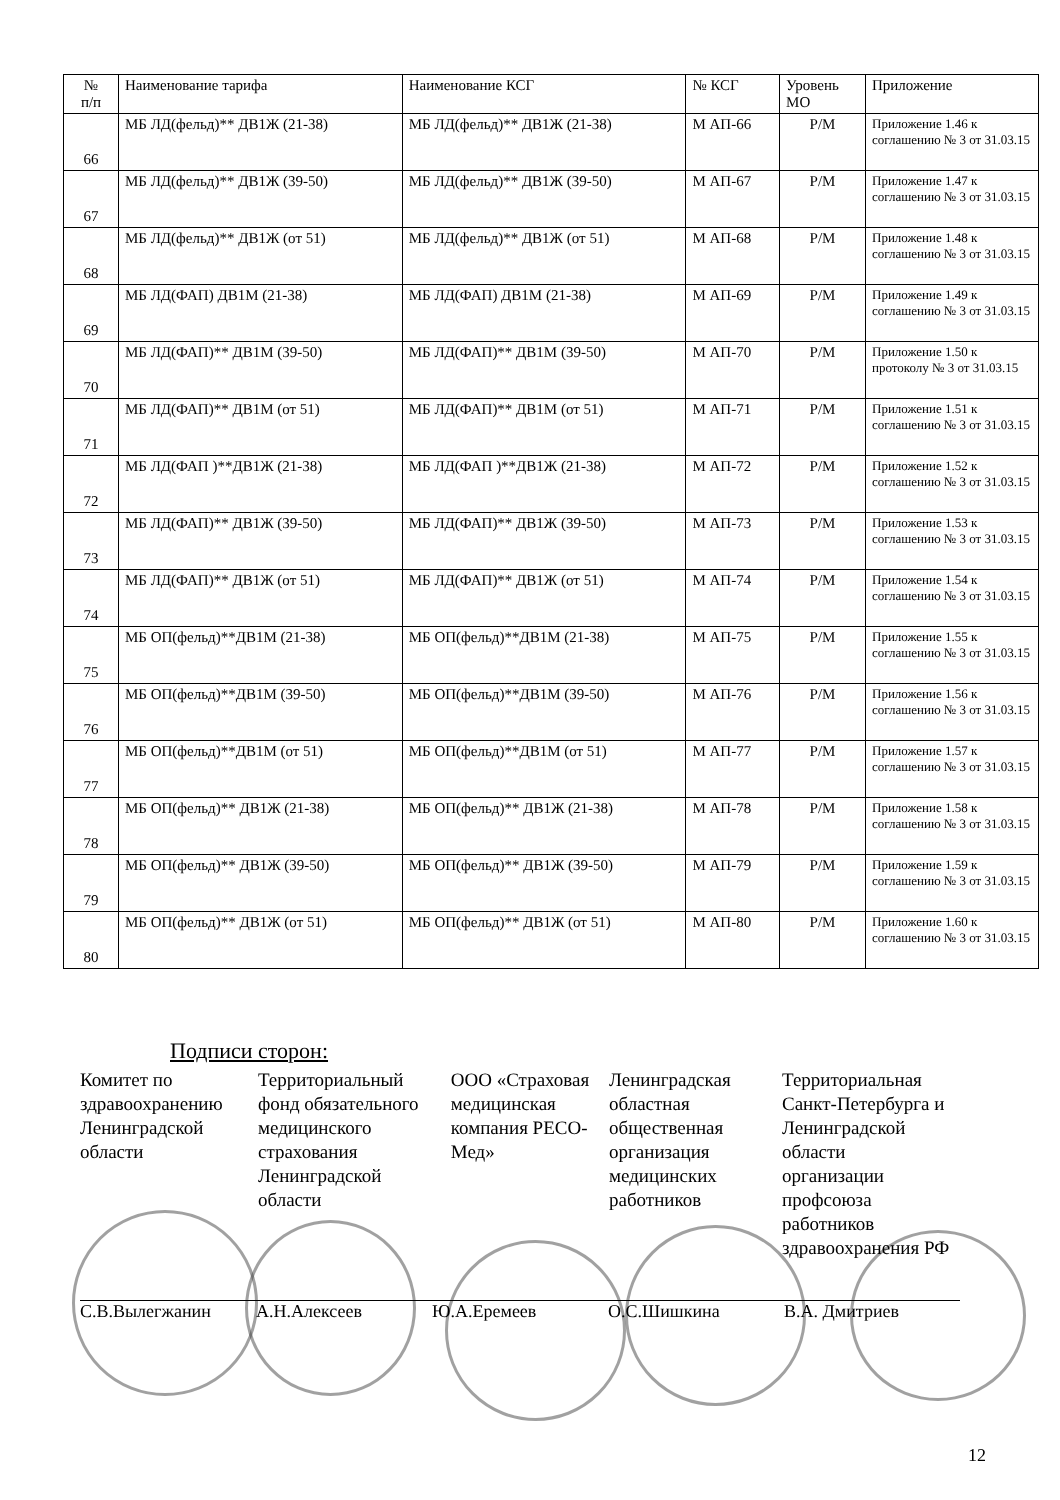| № п/п | Наименование тарифа | Наименование КСГ | № КСГ | Уровень МО | Приложение |
| --- | --- | --- | --- | --- | --- |
| 66 | МБ ЛД(фельд)** ДВ1Ж (21-38) | МБ ЛД(фельд)** ДВ1Ж (21-38) | М АП-66 | Р/М | Приложение 1.46 к соглашению № 3 от 31.03.15 |
| 67 | МБ ЛД(фельд)** ДВ1Ж (39-50) | МБ ЛД(фельд)** ДВ1Ж (39-50) | М АП-67 | Р/М | Приложение 1.47 к соглашению № 3 от 31.03.15 |
| 68 | МБ ЛД(фельд)** ДВ1Ж (от 51) | МБ ЛД(фельд)** ДВ1Ж (от 51) | М АП-68 | Р/М | Приложение 1.48 к соглашению № 3 от 31.03.15 |
| 69 | МБ ЛД(ФАП) ДВ1М (21-38) | МБ ЛД(ФАП) ДВ1М (21-38) | М АП-69 | Р/М | Приложение 1.49 к соглашению № 3 от 31.03.15 |
| 70 | МБ ЛД(ФАП)** ДВ1М (39-50) | МБ ЛД(ФАП)** ДВ1М (39-50) | М АП-70 | Р/М | Приложение 1.50 к протоколу № 3 от 31.03.15 |
| 71 | МБ ЛД(ФАП)** ДВ1М (от 51) | МБ ЛД(ФАП)** ДВ1М (от 51) | М АП-71 | Р/М | Приложение 1.51 к соглашению № 3 от 31.03.15 |
| 72 | МБ ЛД(ФАП )**ДВ1Ж (21-38) | МБ ЛД(ФАП )**ДВ1Ж (21-38) | М АП-72 | Р/М | Приложение 1.52 к соглашению № 3 от 31.03.15 |
| 73 | МБ ЛД(ФАП)** ДВ1Ж (39-50) | МБ ЛД(ФАП)** ДВ1Ж (39-50) | М АП-73 | Р/М | Приложение 1.53 к соглашению № 3 от 31.03.15 |
| 74 | МБ ЛД(ФАП)** ДВ1Ж (от 51) | МБ ЛД(ФАП)** ДВ1Ж (от 51) | М АП-74 | Р/М | Приложение 1.54 к соглашению № 3 от 31.03.15 |
| 75 | МБ ОП(фельд)**ДВ1М (21-38) | МБ ОП(фельд)**ДВ1М (21-38) | М АП-75 | Р/М | Приложение 1.55 к соглашению № 3 от 31.03.15 |
| 76 | МБ ОП(фельд)**ДВ1М (39-50) | МБ ОП(фельд)**ДВ1М (39-50) | М АП-76 | Р/М | Приложение 1.56 к соглашению № 3 от 31.03.15 |
| 77 | МБ ОП(фельд)**ДВ1М (от 51) | МБ ОП(фельд)**ДВ1М (от 51) | М АП-77 | Р/М | Приложение 1.57 к соглашению № 3 от 31.03.15 |
| 78 | МБ ОП(фельд)** ДВ1Ж (21-38) | МБ ОП(фельд)** ДВ1Ж (21-38) | М АП-78 | Р/М | Приложение 1.58 к соглашению № 3 от 31.03.15 |
| 79 | МБ ОП(фельд)** ДВ1Ж (39-50) | МБ ОП(фельд)** ДВ1Ж (39-50) | М АП-79 | Р/М | Приложение 1.59 к соглашению № 3 от 31.03.15 |
| 80 | МБ ОП(фельд)** ДВ1Ж (от 51) | МБ ОП(фельд)** ДВ1Ж (от 51) | М АП-80 | Р/М | Приложение 1.60 к соглашению № 3 от 31.03.15 |
Подписи сторон:
Комитет по здравоохранению Ленинградской области
Территориальный фонд обязательного медицинского страхования Ленинградской области
ООО «Страховая медицинская компания РЕСО-Мед»
Ленинградская областная общественная организация медицинских работников
Территориальная Санкт-Петербурга и Ленинградской области организации профсоюза работников здравоохранения РФ
С.В.Вылегжанин А.Н.Алексеев Ю.А.Еремеев О.С.Шишкина В.А. Дмитриев
12